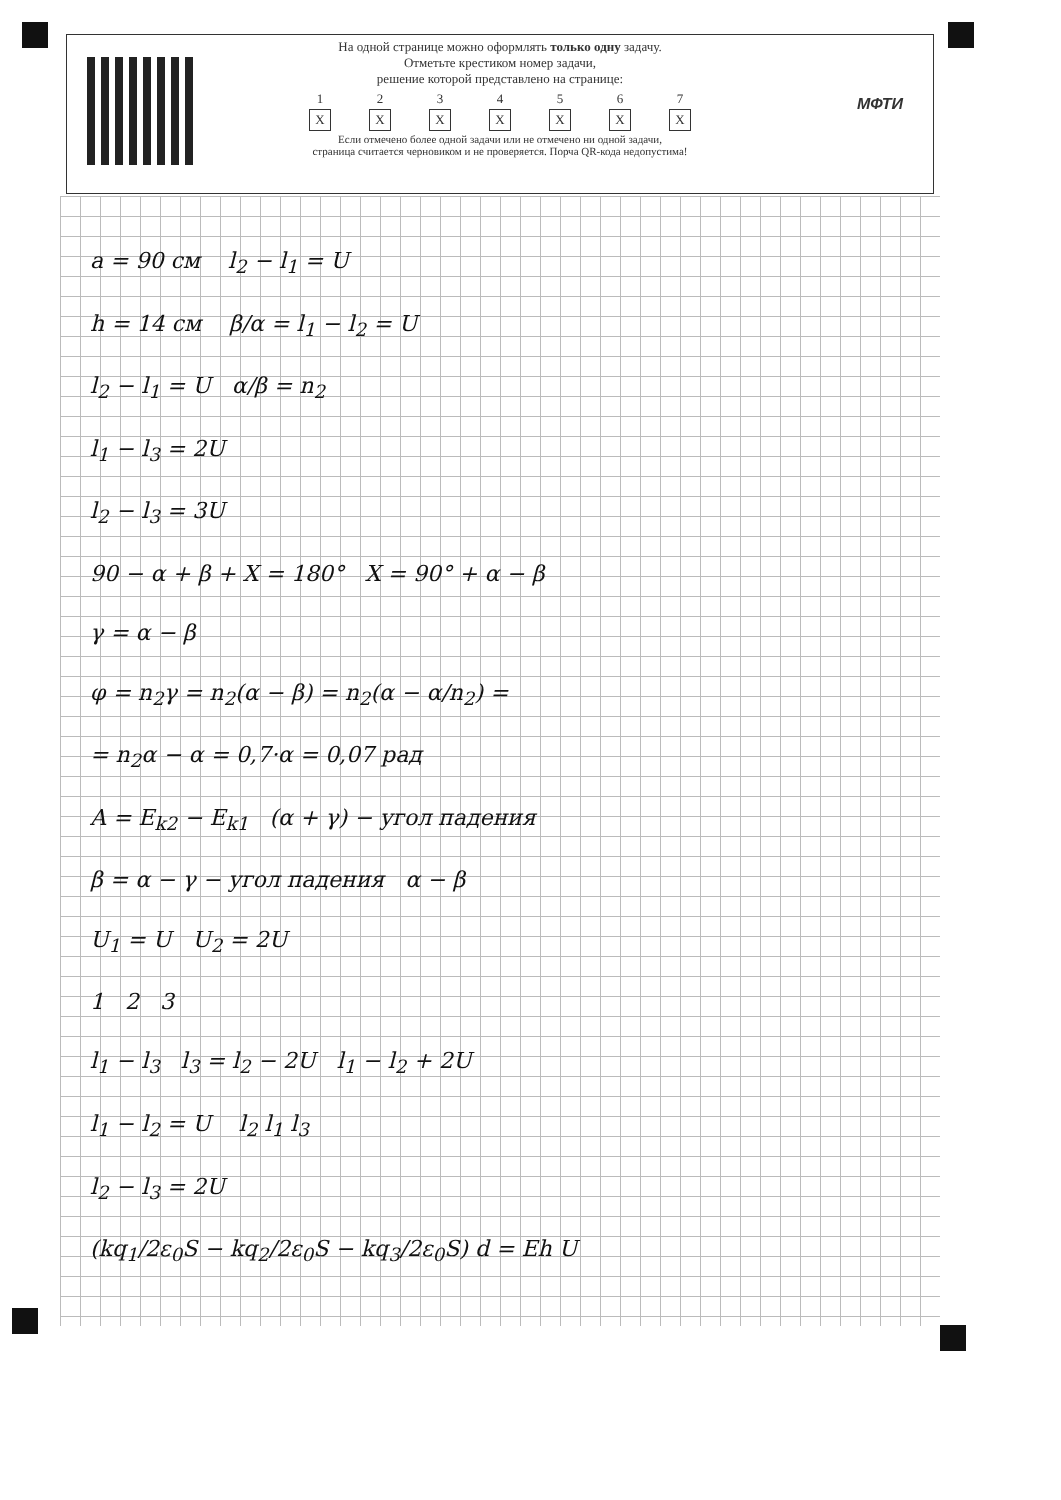МФТИ
На одной странице можно оформлять только одну задачу.
Отметьте крестиком номер задачи,
решение которой представлено на странице:
1
X
2
X
3
X
4
X
5
X
6
X
7
X
Если отмечено более одной задачи или не отмечено ни одной задачи,
страница считается черновиком и не проверяется. Порча QR-кода недопустима!
a = 90 см l<sub>2</sub> − l<sub>1</sub> = U
h = 14 см β/α = l<sub>1</sub> − l<sub>2</sub> = U
l<sub>2</sub> − l<sub>1</sub> = U α/β = n<sub>2</sub>
l<sub>1</sub> − l<sub>3</sub> = 2U
l<sub>2</sub> − l<sub>3</sub> = 3U
90 − α + β + X = 180° X = 90° + α − β
γ = α − β
φ = n<sub>2</sub>γ = n<sub>2</sub>(α − β) = n<sub>2</sub>(α − α/n<sub>2</sub>) =
= n<sub>2</sub>α − α = 0,7·α = 0,07 рад
A = E<sub>k2</sub> − E<sub>k1</sub> (α + γ) − угол падения
β = α − γ − угол падения α − β
U<sub>1</sub> = U U<sub>2</sub> = 2U
1 2 3
l<sub>1</sub> − l<sub>3</sub> l<sub>3</sub> = l<sub>2</sub> − 2U l<sub>1</sub> − l<sub>2</sub> + 2U
l<sub>1</sub> − l<sub>2</sub> = U l<sub>2</sub> l<sub>1</sub> l<sub>3</sub>
l<sub>2</sub> − l<sub>3</sub> = 2U
(kq<sub>1</sub>/2ε<sub>0</sub>S − kq<sub>2</sub>/2ε<sub>0</sub>S − kq<sub>3</sub>/2ε<sub>0</sub>S) d = Eh U